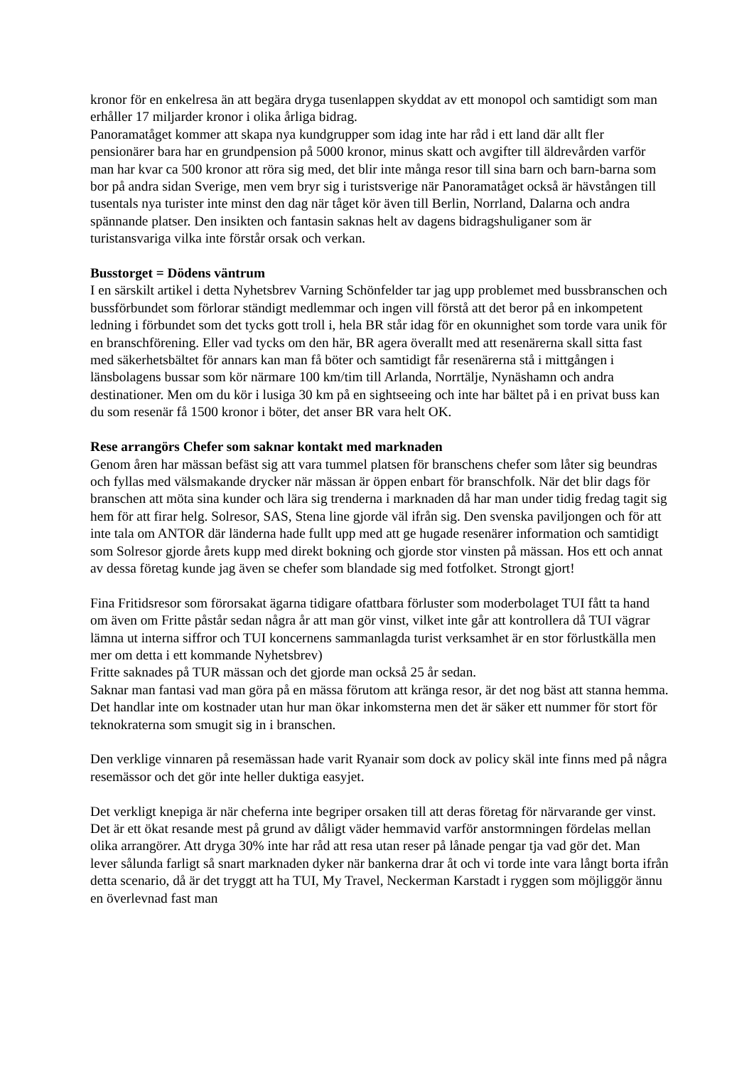kronor för en enkelresa än att begära dryga tusenlappen skyddat av ett monopol och samtidigt som man erhåller 17 miljarder kronor i olika årliga bidrag.
Panoramatåget kommer att skapa nya kundgrupper som idag inte har råd i ett land där allt fler pensionärer bara har en grundpension på 5000 kronor, minus skatt och avgifter till äldrevården varför man har kvar ca 500 kronor att röra sig med, det blir inte många resor till sina barn och barn-barna som bor på andra sidan Sverige, men vem bryr sig i turistsverige när Panoramatåget också är hävstången till tusentals nya turister inte minst den dag när tåget kör även till Berlin, Norrland, Dalarna och andra spännande platser. Den insikten och fantasin saknas helt av dagens bidragshuliganer som är turistansvariga vilka inte förstår orsak och verkan.
Busstorget = Dödens väntrum
I en särskilt artikel i detta Nyhetsbrev Varning Schönfelder tar jag upp problemet med bussbranschen och bussförbundet som förlorar ständigt medlemmar och ingen vill förstå att det beror på en inkompetent ledning i förbundet som det tycks gott troll i, hela BR står idag för en okunnighet som torde vara unik för en branschförening. Eller vad tycks om den här, BR agera överallt med att resenärerna skall sitta fast med säkerhetsbältet för annars kan man få böter och samtidigt får resenärerna stå i mittgången i länsbolagens bussar som kör närmare 100 km/tim till Arlanda, Norrtälje, Nynäshamn och andra destinationer. Men om du kör i lusiga 30 km på en sightseeing och inte har bältet på i en privat buss kan du som resenär få 1500 kronor i böter, det anser BR vara helt OK.
Rese arrangörs Chefer som saknar kontakt med marknaden
Genom åren har mässan befäst sig att vara tummel platsen för branschens chefer som låter sig beundras och fyllas med välsmakande drycker när mässan är öppen enbart för branschfolk. När det blir dags för branschen att möta sina kunder och lära sig trenderna i marknaden då har man under tidig fredag tagit sig hem för att firar helg. Solresor, SAS, Stena line gjorde väl ifrån sig. Den svenska paviljongen och för att inte tala om ANTOR där länderna hade fullt upp med att ge hugade resenärer information och samtidigt som Solresor gjorde årets kupp med direkt bokning och gjorde stor vinsten på mässan. Hos ett och annat av dessa företag kunde jag även se chefer som blandade sig med fotfolket. Strongt gjort!
Fina Fritidsresor som förorsakat ägarna tidigare ofattbara förluster som moderbolaget TUI fått ta hand om även om Fritte påstår sedan några år att man gör vinst, vilket inte går att kontrollera då TUI vägrar lämna ut interna siffror och TUI koncernens sammanlagda turist verksamhet är en stor förlustkälla men mer om detta i ett kommande Nyhetsbrev)
Fritte saknades på TUR mässan och det gjorde man också 25 år sedan.
Saknar man fantasi vad man göra på en mässa förutom att kränga resor, är det nog bäst att stanna hemma. Det handlar inte om kostnader utan hur man ökar inkomsterna men det är säker ett nummer för stort för teknokraterna som smugit sig in i branschen.
Den verklige vinnaren på resemässan hade varit Ryanair som dock av policy skäl inte finns med på några resemässor och det gör inte heller duktiga easyjet.
Det verkligt knepiga är när cheferna inte begriper orsaken till att deras företag för närvarande ger vinst. Det är ett ökat resande mest på grund av dåligt väder hemmavid varför anstormningen fördelas mellan olika arrangörer. Att dryga 30% inte har råd att resa utan reser på lånade pengar tja vad gör det. Man lever sålunda farligt så snart marknaden dyker när bankerna drar åt och vi torde inte vara långt borta ifrån detta scenario, då är det tryggt att ha TUI, My Travel, Neckerman Karstadt i ryggen som möjliggör ännu en överlevnad fast man